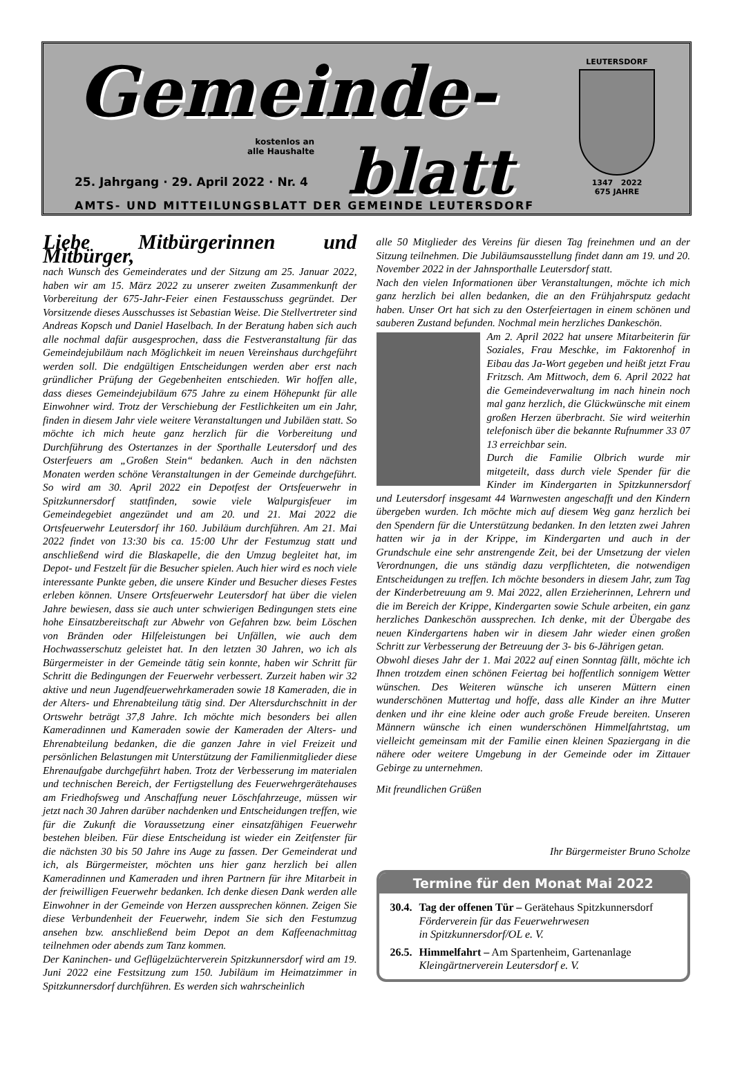Gemeinde-
blatt
kostenlos an
alle Haushalte
25. Jahrgang · 29. April 2022 · Nr. 4
AMTS- UND MITTEILUNGSBLATT DER GEMEINDE LEUTERSDORF
LEUTERSDORF
1347 2022
675 JAHRE
Liebe Mitbürgerinnen und Mitbürger,
nach Wunsch des Gemeinderates und der Sitzung am 25. Januar 2022, haben wir am 15. März 2022 zu unserer zweiten Zusammenkunft der Vorbereitung der 675-Jahr-Feier einen Festausschuss gegründet. Der Vorsitzende dieses Ausschusses ist Sebastian Weise. Die Stellvertreter sind Andreas Kopsch und Daniel Haselbach. In der Beratung haben sich auch alle nochmal dafür ausgesprochen, dass die Festveranstaltung für das Gemeindejubiläum nach Möglichkeit im neuen Vereinshaus durchgeführt werden soll. Die endgültigen Entscheidungen werden aber erst nach gründlicher Prüfung der Gegebenheiten entschieden. Wir hoffen alle, dass dieses Gemeindejubiläum 675 Jahre zu einem Höhepunkt für alle Einwohner wird. Trotz der Verschiebung der Festlichkeiten um ein Jahr, finden in diesem Jahr viele weitere Veranstaltungen und Jubiläen statt. So möchte ich mich heute ganz herzlich für die Vorbereitung und Durchführung des Ostertanzes in der Sporthalle Leutersdorf und des Osterfeuers am „Großen Stein“ bedanken. Auch in den nächsten Monaten werden schöne Veranstaltungen in der Gemeinde durchgeführt. So wird am 30. April 2022 ein Depotfest der Ortsfeuerwehr in Spitzkunnersdorf stattfinden, sowie viele Walpurgisfeuer im Gemeindegebiet angezündet und am 20. und 21. Mai 2022 die Ortsfeuerwehr Leutersdorf ihr 160. Jubiläum durchführen. Am 21. Mai 2022 findet von 13:30 bis ca. 15:00 Uhr der Festumzug statt und anschließend wird die Blaskapelle, die den Umzug begleitet hat, im Depot- und Festzelt für die Besucher spielen. Auch hier wird es noch viele interessante Punkte geben, die unsere Kinder und Besucher dieses Festes erleben können. Unsere Ortsfeuerwehr Leutersdorf hat über die vielen Jahre bewiesen, dass sie auch unter schwierigen Bedingungen stets eine hohe Einsatzbereitschaft zur Abwehr von Gefahren bzw. beim Löschen von Bränden oder Hilfeleistungen bei Unfällen, wie auch dem Hochwasserschutz geleistet hat. In den letzten 30 Jahren, wo ich als Bürgermeister in der Gemeinde tätig sein konnte, haben wir Schritt für Schritt die Bedingungen der Feuerwehr verbessert. Zurzeit haben wir 32 aktive und neun Jugendfeuerwehrkameraden sowie 18 Kameraden, die in der Alters- und Ehrenabteilung tätig sind. Der Altersdurchschnitt in der Ortswehr beträgt 37,8 Jahre. Ich möchte mich besonders bei allen Kameradinnen und Kameraden sowie der Kameraden der Alters- und Ehrenabteilung bedanken, die die ganzen Jahre in viel Freizeit und persönlichen Belastungen mit Unterstützung der Familienmitglieder diese Ehrenaufgabe durchgeführt haben. Trotz der Verbesserung im materialen und technischen Bereich, der Fertigstellung des Feuerwehrgerätehauses am Friedhofsweg und Anschaffung neuer Löschfahrzeuge, müssen wir jetzt nach 30 Jahren darüber nachdenken und Entscheidungen treffen, wie für die Zukunft die Voraussetzung einer einsatzfähigen Feuerwehr bestehen bleiben. Für diese Entscheidung ist wieder ein Zeitfenster für die nächsten 30 bis 50 Jahre ins Auge zu fassen. Der Gemeinderat und ich, als Bürgermeister, möchten uns hier ganz herzlich bei allen Kameradinnen und Kameraden und ihren Partnern für ihre Mitarbeit in der freiwilligen Feuerwehr bedanken. Ich denke diesen Dank werden alle Einwohner in der Gemeinde von Herzen aussprechen können. Zeigen Sie diese Verbundenheit der Feuerwehr, indem Sie sich den Festumzug ansehen bzw. anschließend beim Depot an dem Kaffeenachmittag teilnehmen oder abends zum Tanz kommen.
Der Kaninchen- und Geflügelzüchterverein Spitzkunnersdorf wird am 19. Juni 2022 eine Festsitzung zum 150. Jubiläum im Heimatzimmer in Spitzkunnersdorf durchführen. Es werden sich wahrscheinlich
alle 50 Mitglieder des Vereins für diesen Tag freinehmen und an der Sitzung teilnehmen. Die Jubiläumsausstellung findet dann am 19. und 20. November 2022 in der Jahnsporthalle Leutersdorf statt.
Nach den vielen Informationen über Veranstaltungen, möchte ich mich ganz herzlich bei allen bedanken, die an den Frühjahrsputz gedacht haben. Unser Ort hat sich zu den Osterfeiertagen in einem schönen und sauberen Zustand befunden. Nochmal mein herzliches Dankeschön.
Am 2. April 2022 hat unsere Mitarbeiterin für Soziales, Frau Meschke, im Faktorenhof in Eibau das Ja-Wort gegeben und heißt jetzt Frau Fritzsch. Am Mittwoch, dem 6. April 2022 hat die Gemeindeverwaltung im nach hinein noch mal ganz herzlich, die Glückwünsche mit einem großen Herzen überbracht. Sie wird weiterhin telefonisch über die bekannte Rufnummer 33 07 13 erreichbar sein.
Durch die Familie Olbrich wurde mir mitgeteilt, dass durch viele Spender für die Kinder im Kindergarten in Spitzkunnersdorf und Leutersdorf insgesamt 44 Warnwesten angeschafft und den Kindern übergeben wurden. Ich möchte mich auf diesem Weg ganz herzlich bei den Spendern für die Unterstützung bedanken. In den letzten zwei Jahren hatten wir ja in der Krippe, im Kindergarten und auch in der Grundschule eine sehr anstrengende Zeit, bei der Umsetzung der vielen Verordnungen, die uns ständig dazu verpflichteten, die notwendigen Entscheidungen zu treffen. Ich möchte besonders in diesem Jahr, zum Tag der Kinderbetreuung am 9. Mai 2022, allen Erzieherinnen, Lehrern und die im Bereich der Krippe, Kindergarten sowie Schule arbeiten, ein ganz herzliches Dankeschön aussprechen. Ich denke, mit der Übergabe des neuen Kindergartens haben wir in diesem Jahr wieder einen großen Schritt zur Verbesserung der Betreuung der 3- bis 6-Jährigen getan.
Obwohl dieses Jahr der 1. Mai 2022 auf einen Sonntag fällt, möchte ich Ihnen trotzdem einen schönen Feiertag bei hoffentlich sonnigem Wetter wünschen. Des Weiteren wünsche ich unseren Müttern einen wunderschönen Muttertag und hoffe, dass alle Kinder an ihre Mutter denken und ihr eine kleine oder auch große Freude bereiten. Unseren Männern wünsche ich einen wunderschönen Himmelfahrtstag, um vielleicht gemeinsam mit der Familie einen kleinen Spaziergang in die nähere oder weitere Umgebung in der Gemeinde oder im Zittauer Gebirge zu unternehmen.
Mit freundlichen Grüßen
Ihr Bürgermeister Bruno Scholze
Termine für den Monat Mai 2022
| 30.4. | Tag der offenen Tür – Gerätehaus Spitzkunnersdorf Förderverein für das Feuerwehrwesen in Spitzkunnersdorf/OL e. V. |
| 26.5. | Himmelfahrt – Am Spartenheim, Gartenanlage Kleingärtnerverein Leutersdorf e. V. |